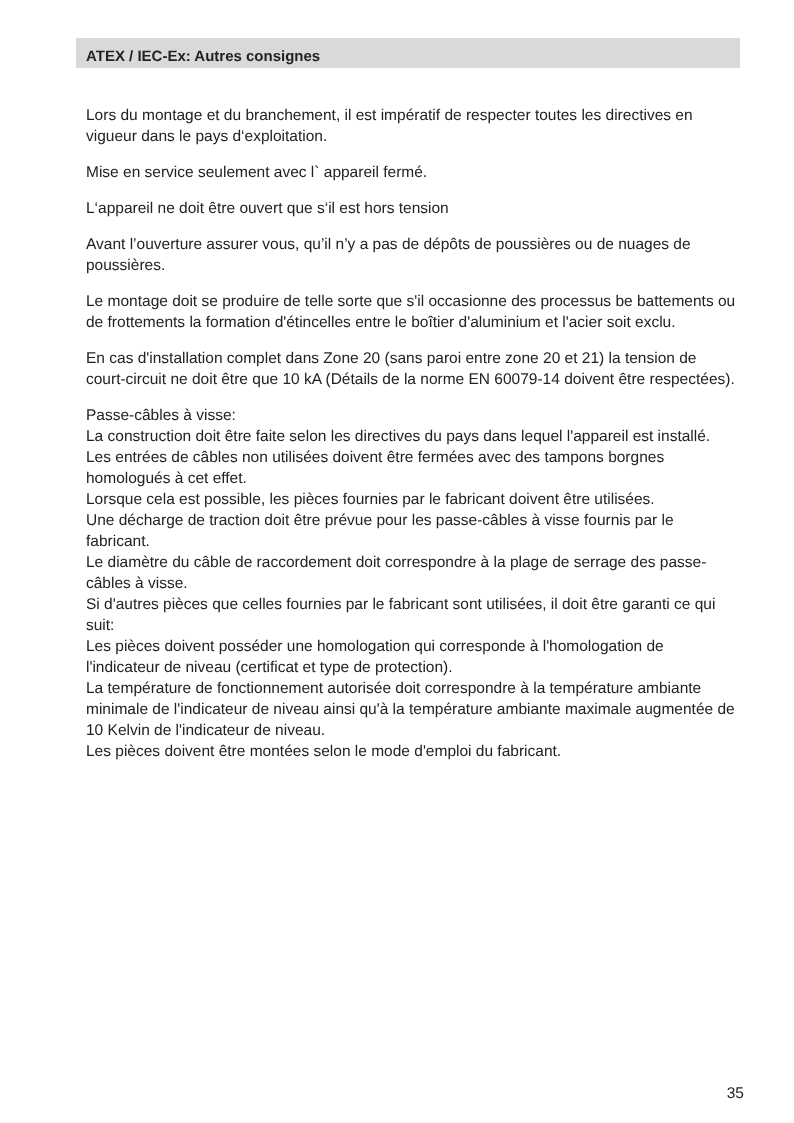ATEX / IEC-Ex: Autres consignes
Lors du montage et du branchement, il est impératif de respecter toutes les directives en vigueur dans le pays d‘exploitation.
Mise en service seulement avec l` appareil fermé.
L‘appareil ne doit être ouvert que s‘il est hors tension
Avant l’ouverture assurer vous, qu’il n’y a pas de dépôts de poussières ou de nuages de poussières.
Le montage doit se produire de telle sorte que s'il occasionne des processus be battements ou de frottements la formation d'étincelles entre le boîtier d'aluminium et l'acier soit exclu.
En cas d'installation complet dans Zone 20 (sans paroi entre zone 20 et 21) la tension de court-circuit ne doit être que 10 kA (Détails de la norme EN 60079-14 doivent être respectées).
Passe-câbles à visse:
La construction doit être faite selon les directives du pays dans lequel l'appareil est installé.
Les entrées de câbles non utilisées doivent être fermées avec des tampons borgnes homologués à cet effet.
Lorsque cela est possible, les pièces fournies par le fabricant doivent être utilisées.
Une décharge de traction doit être prévue pour les passe-câbles à visse fournis par le fabricant.
Le diamètre du câble de raccordement doit correspondre à la plage de serrage des passe-câbles à visse.
Si d'autres pièces que celles fournies par le fabricant sont utilisées, il doit être garanti ce qui suit:
Les pièces doivent posséder une homologation qui corresponde à l'homologation de l'indicateur de niveau (certificat et type de protection).
La température de fonctionnement autorisée doit correspondre à la température ambiante minimale de l'indicateur de niveau ainsi qu'à la température ambiante maximale augmentée de 10 Kelvin de l'indicateur de niveau.
Les pièces doivent être montées selon le mode d'emploi du fabricant.
35